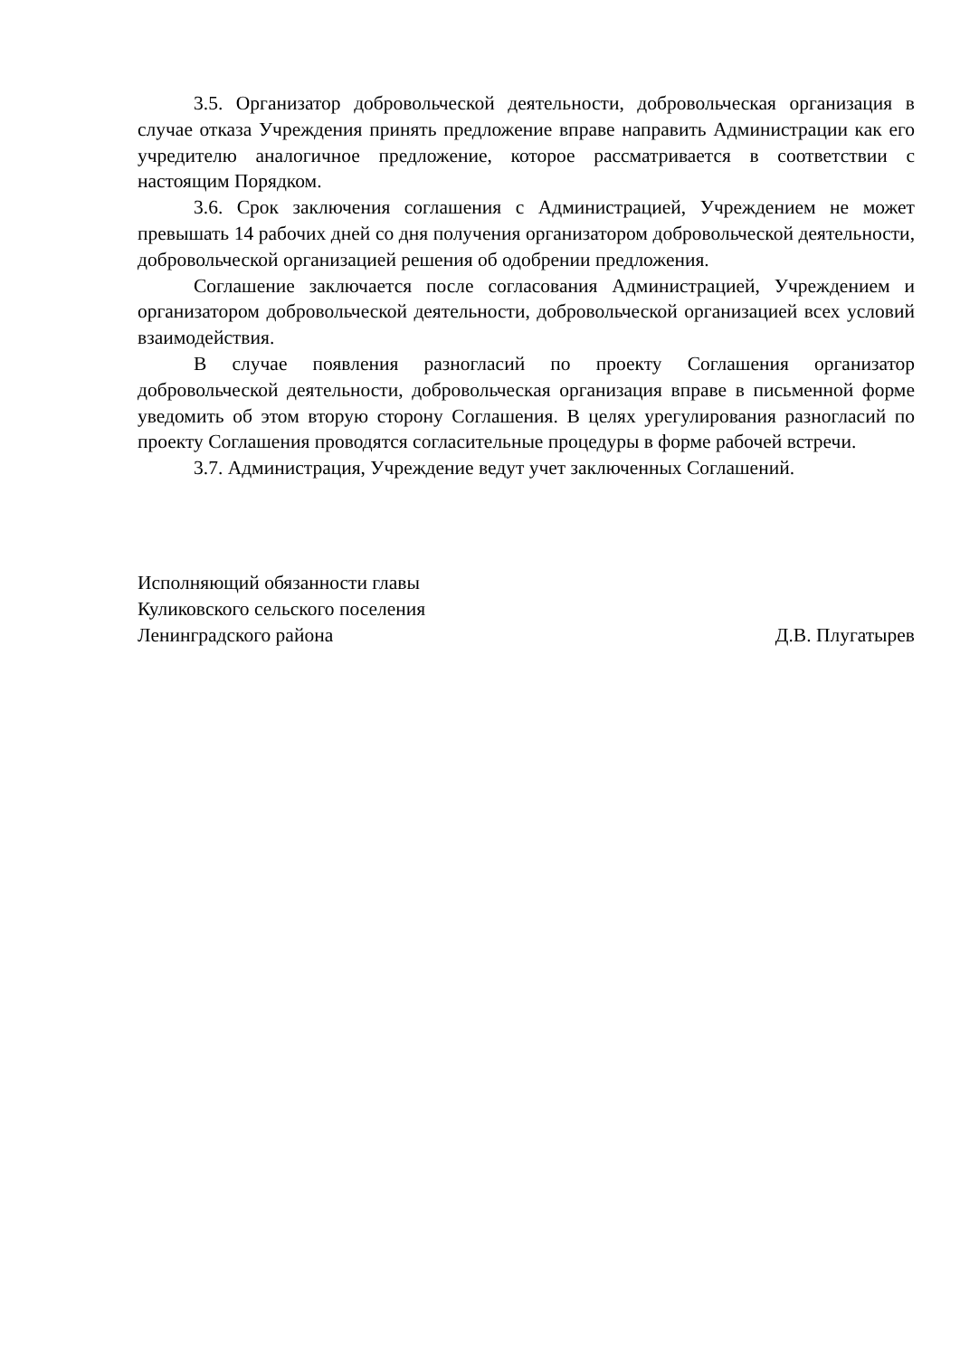3.5. Организатор добровольческой деятельности, добровольческая организация в случае отказа Учреждения принять предложение вправе направить Администрации как его учредителю аналогичное предложение, которое рассматривается в соответствии с настоящим Порядком.
3.6. Срок заключения соглашения с Администрацией, Учреждением не может превышать 14 рабочих дней со дня получения организатором добровольческой деятельности, добровольческой организацией решения об одобрении предложения.
Соглашение заключается после согласования Администрацией, Учреждением и организатором добровольческой деятельности, добровольческой организацией всех условий взаимодействия.
В случае появления разногласий по проекту Соглашения организатор добровольческой деятельности, добровольческая организация вправе в письменной форме уведомить об этом вторую сторону Соглашения. В целях урегулирования разногласий по проекту Соглашения проводятся согласительные процедуры в форме рабочей встречи.
3.7. Администрация, Учреждение ведут учет заключенных Соглашений.
Исполняющий обязанности главы
Куликовского сельского поселения
Ленинградского района Д.В. Плугатырев